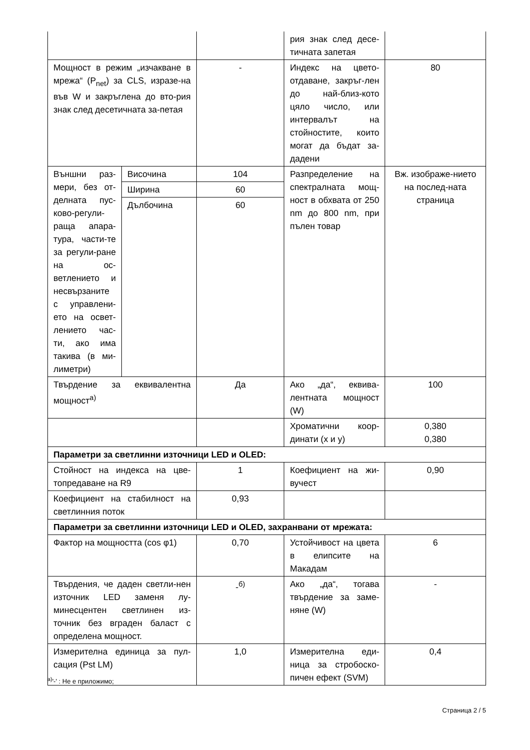| | | | рия знак след десе-тичната запетая | |
| Мощност в режим „изчакване в мрежа“ (P<sub>net</sub>) за CLS, изразе-на във W и закръглена до вто-рия знак след десетичната за-петая | | - | Индекс на цвето-отдаване, закръг-лен до най-близ-кото цяло число, или интервалът на стойностите, които могат да бъдат за-дадени | 80 |
| Външни раз-мери, без от-делната пус-ково-регули-раща апара-тура, части-те за регули-ране на ос-ветлението и несвързаните с управлени-ето на освет-лението час-ти, ако има такива (в ми-лиметри) | Височина | 104 | Разпределение на спектралната мощ-ност в обхвата от 250 nm до 800 nm, при пълен товар | Вж. изображе-нието на послед-ната страница |
| | Ширина | 60 | | |
| | Дълбочина | 60 | | |
| Твърдение за еквивалентна мощност<sup>а)</sup> | | Да | Ако „да“, еквива-лентната мощност (W) | 100 |
| | | | Хроматични коор-динати (x и y) | 0,380 0,380 |
| Параметри за светлинни източници LED и OLED: | | | | |
| Стойност на индекса на цве-топредаване на R9 | | 1 | Коефициент на жи-вучест | 0,90 |
| Коефициент на стабилност на светлинния поток | | 0,93 | | |
| Параметри за светлинни източници LED и OLED, захранвани от мрежата: | | | | |
| Фактор на мощността (cos φ1) | | 0,70 | Устойчивост на цвета в елипсите на Макадам | 6 |
| Твърдения, че даден светли-нен източник LED заменя лу-минесцентен светлинен из-точник без вграден баласт с определена мощност. | | -<sup>б)</sup> | Ако „да“, тогава твърдение за заме-няне (W) | - |
| Измерителна единица за пул-сация (Pst LM) | | 1,0 | Измерителна еди-ница за стробоско-пичен ефект (SVM) | 0,4 |
<sup>а)</sup>'-' : Не е приложимо;
Страница 2 / 5